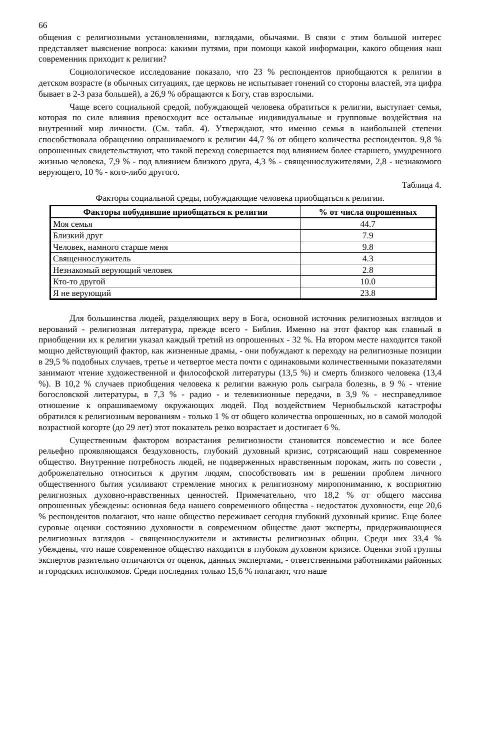66
общения с религиозными установлениями, взглядами, обычаями. В связи с этим большой интерес представляет выяснение вопроса: какими путями, при помощи какой информации, какого общения наш современник приходит к религии?
Социологическое исследование показало, что 23 % респондентов приобщаются к религии в детском возрасте (в обычных ситуациях, где церковь не испытывает гонений со стороны властей, эта цифра бывает в 2-3 раза большей), а 26,9 % обращаются к Богу, став взрослыми.
Чаще всего социальной средой, побуждающей человека обратиться к религии, выступает семья, которая по силе влияния превосходит все остальные индивидуальные и групповые воздействия на внутренний мир личности. (См. табл. 4). Утверждают, что именно семья в наибольшей степени способствовала обращению опрашиваемого к религии 44,7 % от общего количества респондентов. 9,8 % опрошенных свидетельствуют, что такой переход совершается под влиянием более старшего, умудренного жизнью человека, 7,9 % - под влиянием близкого друга, 4,3 % - священнослужителями, 2,8 - незнакомого верующего, 10 % - кого-либо другого.
Таблица 4.
Факторы социальной среды, побуждающие человека приобщаться к религии.
| Факторы побудившие приобщаться к религии | % от числа опрошенных |
| --- | --- |
| Моя семья | 44.7 |
| Близкий друг | 7.9 |
| Человек, намного старше меня | 9.8 |
| Священнослужитель | 4.3 |
| Незнакомый верующий человек | 2.8 |
| Кто-то другой | 10.0 |
| Я не верующий | 23.8 |
Для большинства людей, разделяющих веру в Бога, основной источник религиозных взглядов и верований - религиозная литература, прежде всего - Библия. Именно на этот фактор как главный в приобщении их к религии указал каждый третий из опрошенных - 32 %. На втором месте находится такой мощно действующий фактор, как жизненные драмы, - они побуждают к переходу на религиозные позиции в 29,5 % подобных случаев, третье и четвертое места почти с одинаковыми количественными показателями занимают чтение художественной и философской литературы (13,5 %) и смерть близкого человека (13,4 %). В 10,2 % случаев приобщения человека к религии важную роль сыграла болезнь, в 9 % - чтение богословской литературы, в 7,3 % - радио - и телевизионные передачи, в 3,9 % - несправедливое отношение к опрашиваемому окружающих людей. Под воздействием Чернобыльской катастрофы обратился к религиозным верованиям - только 1 % от общего количества опрошенных, но в самой молодой возрастной когорте (до 29 лет) этот показатель резко возрастает и достигает 6 %.
Существенным фактором возрастания религиозности становится повсеместно и все более рельефно проявляющаяся бездуховность, глубокий духовный кризис, сотрясающий наш современное общество. Внутренние потребность людей, не подверженных нравственным порокам, жить по совести , доброжелательно относиться к другим людям, способствовать им в решении проблем личного общественного бытия усиливают стремление многих к религиозному миропониманию, к восприятию религиозных духовно-нравственных ценностей. Примечательно, что 18,2 % от общего массива опрошенных убеждены: основная беда нашего современного общества - недостаток духовности, еще 20,6 % респондентов полагают, что наше общество переживает сегодня глубокий духовный кризис. Еще более суровые оценки состоянию духовности в современном обществе дают эксперты, придерживающиеся религиозных взглядов - священнослужители и активисты религиозных общин. Среди них 33,4 % убеждены, что наше современное общество находится в глубоком духовном кризисе. Оценки этой группы экспертов разительно отличаются от оценок, данных экспертами, - ответственными работниками районных и городских исполкомов. Среди последних только 15,6 % полагают, что наше